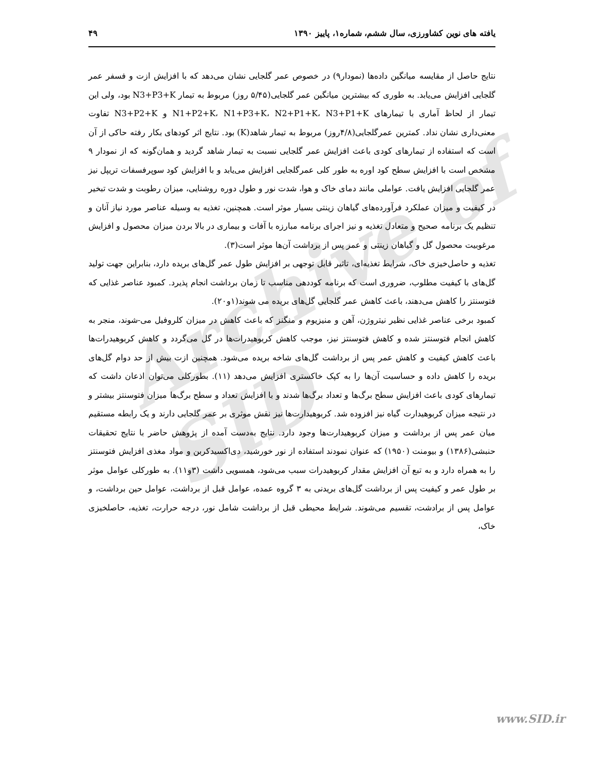Archive of SID
۴۹ یافته های نوین کشاورزی، سال ششم، شماره۱، پاییز ۱۳۹۰
نتایج حاصل از مقایسه میانگین داده‌ها (نمودار۹) در خصوص عمر گلجایی نشان می‌دهد که با افزایش ازت و فسفر عمر گلجایی افزایش می‌یابد. به طوری که بیشترین میانگین عمر گلجایی(۵/۴۵ روز) مربوط به تیمار N3+P3+K بود، ولی این تیمار از لحاظ آماری با تیمارهای N1+P2+K، N1+P3+K، N2+P1+K، N3+P1+K و N3+P2+K تفاوت معنی‌داری نشان نداد. کمترین عمرگلجایی(۴/۸روز) مربوط به تیمار شاهد(K) بود. نتایج اثر کودهای بکار رفته حاکی از آن است که استفاده از تیمارهای کودی باعث افزایش عمر گلجایی نسبت به تیمار شاهد گردید و همان‌گونه که از نمودار ۹ مشخص است با افزایش سطح کود اوره به طور کلی عمرگلجایی افزایش می‌یابد و با افزایش کود سوپرفسفات تریپل نیز عمر گلجایی افزایش یافت. عواملی مانند دمای خاک و هوا، شدت نور و طول دوره روشنایی، میزان رطوبت و شدت تبخیر در کیفیت و میزان عملکرد فرآورده‌های گیاهان زینتی بسیار موثر است. همچنین، تغذیه به وسیله عناصر مورد نیاز آنان و تنظیم یک برنامه صحیح و متعادل تغذیه و نیز اجرای برنامه مبارزه با آفات و بیماری در بالا بردن میزان محصول و افزایش مرغوبیت محصول گل و گیاهان زینتی و عمر پس از برداشت آن‌ها موثر است(۳).
تغذیه و حاصل‌خیزی خاک، شرایط تغذیه‌ای، تاثیر قابل توجهی بر افزایش طول عمر گل‌های بریده دارد، بنابراین جهت تولید گل‌های با کیفیت مطلوب، ضروری است که برنامه کوددهی مناسب تا زمان برداشت انجام پذیرد. کمبود عناصر غذایی که فتوسنتز را کاهش می‌دهند، باعث کاهش عمر گلجایی گل‌های بریده می شوند(۱و۲۰).
کمبود برخی عناصر غذایی نظیر نیتروژن، آهن و منیزیوم و منگنز که باعث کاهش در میزان کلروفیل می-شوند، منجر به کاهش انجام فتوسنتز شده و کاهش فتوسنتز نیز، موجب کاهش کربوهیدرات‌ها در گل می‌گردد و کاهش کربوهیدرات‌ها باعث کاهش کیفیت و کاهش عمر پس از برداشت گل‌های شاخه بریده می‌شود. همچنین ازت بیش از حد دوام گل‌های بریده را کاهش داده و حساسیت آن‌ها را به کپک خاکستری افزایش می‌دهد (۱۱). بطورکلی می‌توان اذعان داشت که تیمارهای کودی باعث افزایش سطح برگ‌ها و تعداد برگ‌ها شدند و با افزایش تعداد و سطح برگ‌ها میزان فتوسنتز بیشتر و در نتیجه میزان کربوهیدارت گیاه نیز افزوده شد. کربوهیدارت‌ها نیز نقش موثری بر عمر گلجایی دارند و یک رابطه مستقیم میان عمر پس از برداشت و میزان کربوهیدارت‌ها وجود دارد. نتایج به‌دست آمده از پژوهش حاضر با نتایج تحقیقات حنبشی(۱۳۸۶) و بیومنت (۱۹۵۰) که عنوان نمودند استفاده از نور خورشید، دی‌اکسیدکربن و مواد مغذی افزایش فتوسنتز را به همراه دارد و به تبع آن افزایش مقدار کربوهیدرات سبب می‌شود، همسویی داشت (۳و۱۱). به طورکلی عوامل موثر بر طول عمر و کیفیت پس از برداشت گل‌های بریدنی به ۳ گروه عمده، عوامل قبل از برداشت، عوامل حین برداشت، و عوامل پس از برادشت، تقسیم می‌شوند. شرایط محیطی قبل از برداشت شامل نور، درجه حرارت، تغذیه، حاصلخیزی خاک،
www.SID.ir